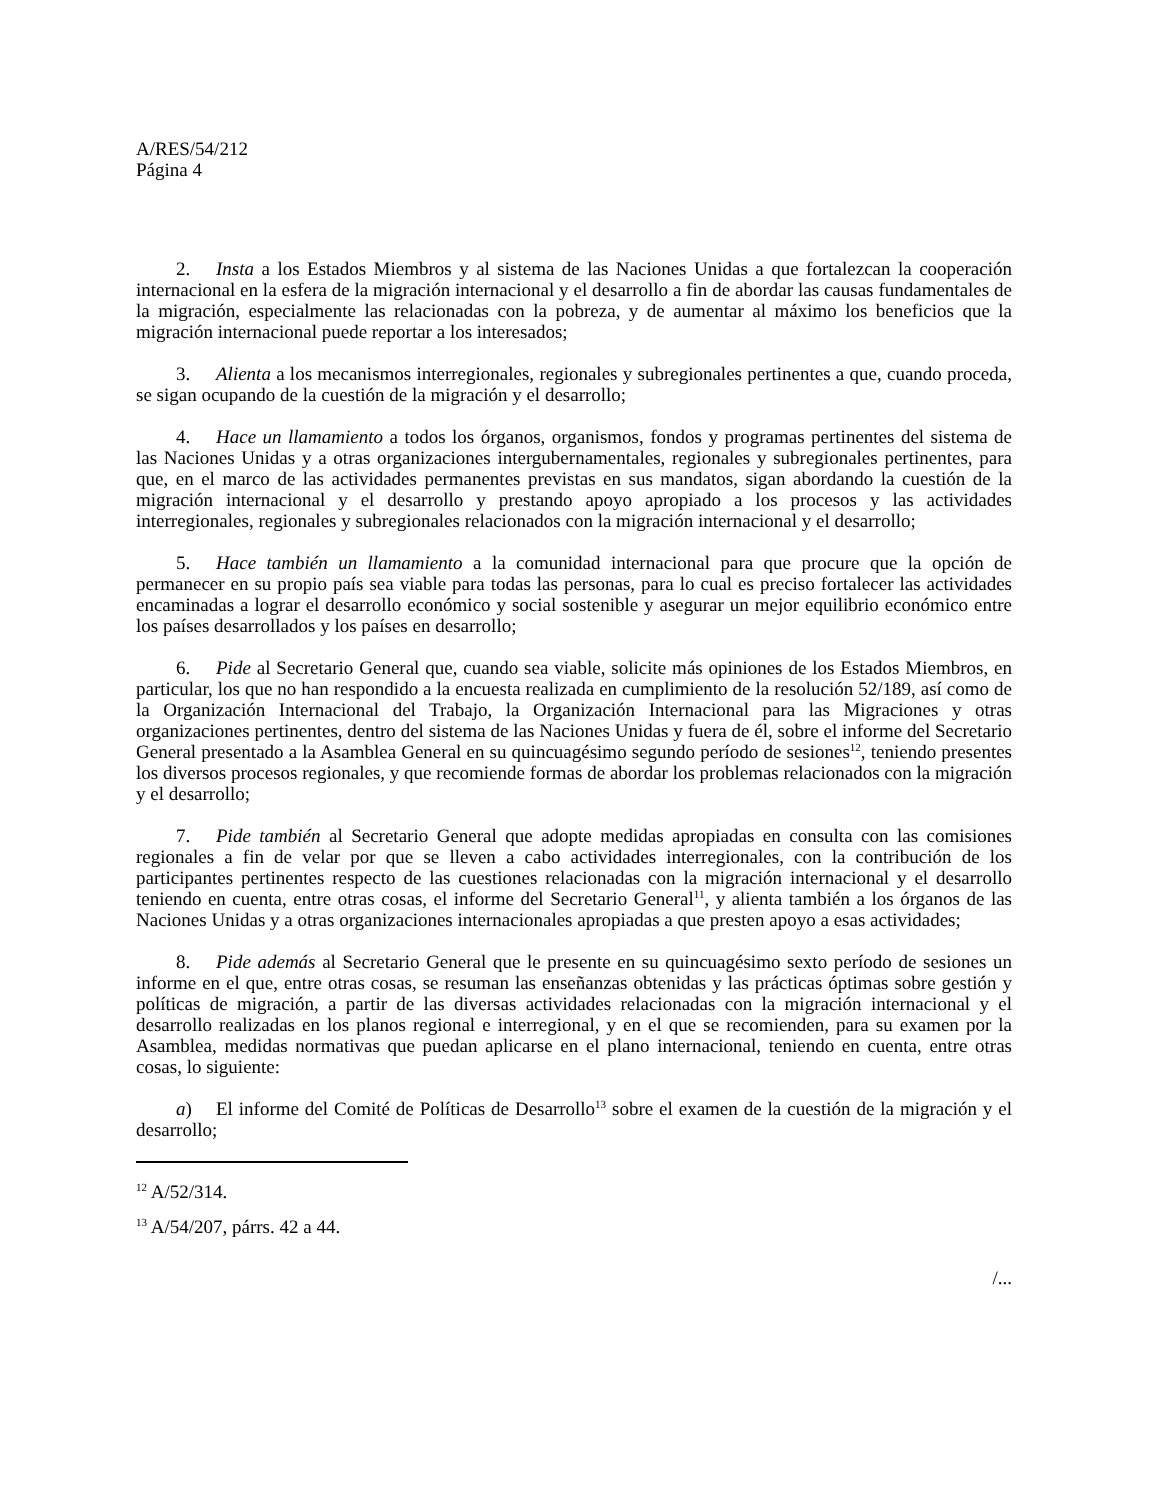A/RES/54/212
Página 4
2. Insta a los Estados Miembros y al sistema de las Naciones Unidas a que fortalezcan la cooperación internacional en la esfera de la migración internacional y el desarrollo a fin de abordar las causas fundamentales de la migración, especialmente las relacionadas con la pobreza, y de aumentar al máximo los beneficios que la migración internacional puede reportar a los interesados;
3. Alienta a los mecanismos interregionales, regionales y subregionales pertinentes a que, cuando proceda, se sigan ocupando de la cuestión de la migración y el desarrollo;
4. Hace un llamamiento a todos los órganos, organismos, fondos y programas pertinentes del sistema de las Naciones Unidas y a otras organizaciones intergubernamentales, regionales y subregionales pertinentes, para que, en el marco de las actividades permanentes previstas en sus mandatos, sigan abordando la cuestión de la migración internacional y el desarrollo y prestando apoyo apropiado a los procesos y las actividades interregionales, regionales y subregionales relacionados con la migración internacional y el desarrollo;
5. Hace también un llamamiento a la comunidad internacional para que procure que la opción de permanecer en su propio país sea viable para todas las personas, para lo cual es preciso fortalecer las actividades encaminadas a lograr el desarrollo económico y social sostenible y asegurar un mejor equilibrio económico entre los países desarrollados y los países en desarrollo;
6. Pide al Secretario General que, cuando sea viable, solicite más opiniones de los Estados Miembros, en particular, los que no han respondido a la encuesta realizada en cumplimiento de la resolución 52/189, así como de la Organización Internacional del Trabajo, la Organización Internacional para las Migraciones y otras organizaciones pertinentes, dentro del sistema de las Naciones Unidas y fuera de él, sobre el informe del Secretario General presentado a la Asamblea General en su quincuagésimo segundo período de sesiones<sup>12</sup>, teniendo presentes los diversos procesos regionales, y que recomiende formas de abordar los problemas relacionados con la migración y el desarrollo;
7. Pide también al Secretario General que adopte medidas apropiadas en consulta con las comisiones regionales a fin de velar por que se lleven a cabo actividades interregionales, con la contribución de los participantes pertinentes respecto de las cuestiones relacionadas con la migración internacional y el desarrollo teniendo en cuenta, entre otras cosas, el informe del Secretario General<sup>11</sup>, y alienta también a los órganos de las Naciones Unidas y a otras organizaciones internacionales apropiadas a que presten apoyo a esas actividades;
8. Pide además al Secretario General que le presente en su quincuagésimo sexto período de sesiones un informe en el que, entre otras cosas, se resuman las enseñanzas obtenidas y las prácticas óptimas sobre gestión y políticas de migración, a partir de las diversas actividades relacionadas con la migración internacional y el desarrollo realizadas en los planos regional e interregional, y en el que se recomienden, para su examen por la Asamblea, medidas normativas que puedan aplicarse en el plano internacional, teniendo en cuenta, entre otras cosas, lo siguiente:
a) El informe del Comité de Políticas de Desarrollo<sup>13</sup> sobre el examen de la cuestión de la migración y el desarrollo;
<sup>12</sup> A/52/314.
<sup>13</sup> A/54/207, párrs. 42 a 44.
/...